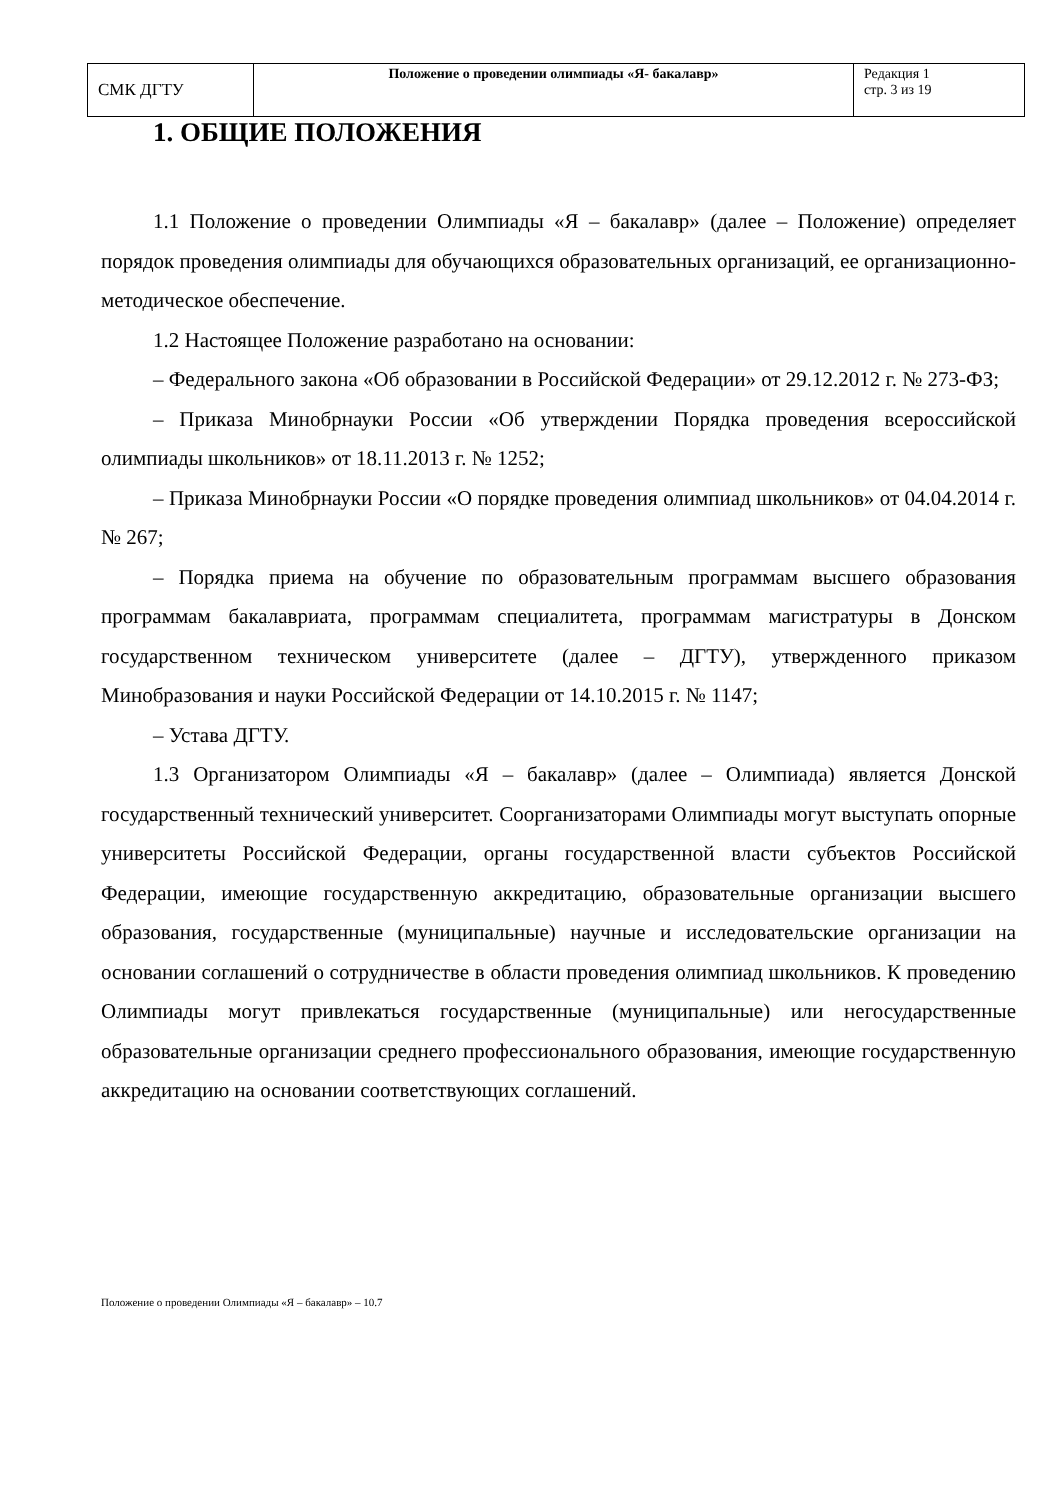| СМК ДГТУ | Положение о проведении олимпиады «Я- бакалавр» | Редакция 1 стр. 3 из 19 |
1. ОБЩИЕ ПОЛОЖЕНИЯ
1.1 Положение о проведении Олимпиады «Я – бакалавр» (далее – Положение) определяет порядок проведения олимпиады для обучающихся образовательных организаций, ее организационно-методическое обеспечение.
1.2 Настоящее Положение разработано на основании:
– Федерального закона «Об образовании в Российской Федерации» от 29.12.2012 г. № 273-ФЗ;
– Приказа Минобрнауки России «Об утверждении Порядка проведения всероссийской олимпиады школьников» от 18.11.2013 г. № 1252;
– Приказа Минобрнауки России «О порядке проведения олимпиад школьников» от 04.04.2014 г. № 267;
– Порядка приема на обучение по образовательным программам высшего образования программам бакалавриата, программам специалитета, программам магистратуры в Донском государственном техническом университете (далее – ДГТУ), утвержденного приказом Минобразования и науки Российской Федерации от 14.10.2015 г. № 1147;
– Устава ДГТУ.
1.3 Организатором Олимпиады «Я – бакалавр» (далее – Олимпиада) является Донской государственный технический университет. Соорганизаторами Олимпиады могут выступать опорные университеты Российской Федерации, органы государственной власти субъектов Российской Федерации, имеющие государственную аккредитацию, образовательные организации высшего образования, государственные (муниципальные) научные и исследовательские организации на основании соглашений о сотрудничестве в области проведения олимпиад школьников. К проведению Олимпиады могут привлекаться государственные (муниципальные) или негосударственные образовательные организации среднего профессионального образования, имеющие государственную аккредитацию на основании соответствующих соглашений.
Положение о проведении Олимпиады «Я – бакалавр» – 10.7